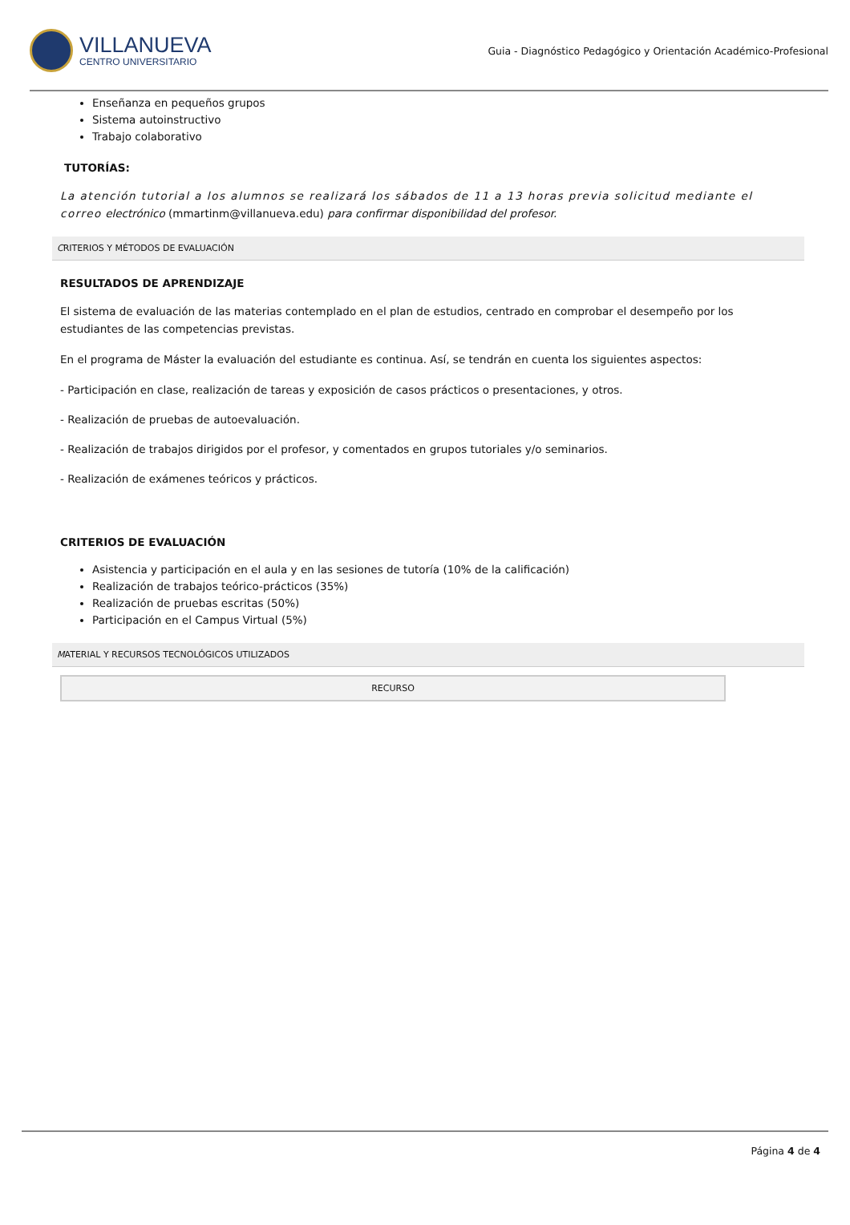VILLANUEVA
CENTRO UNIVERSITARIO
Guia - Diagnóstico Pedagógico y Orientación Académico-Profesional
Enseñanza en pequeños grupos
Sistema autoinstructivo
Trabajo colaborativo
TUTORÍAS:
La atención tutorial a los alumnos se realizará los sábados de 11 a 13 horas previa solicitud mediante el correo electrónico (mmartinm@villanueva.edu) para confirmar disponibilidad del profesor.
CRITERIOS Y MÉTODOS DE EVALUACIÓN
RESULTADOS DE APRENDIZAJE
El sistema de evaluación de las materias contemplado en el plan de estudios, centrado en comprobar el desempeño por los estudiantes de las competencias previstas.
En el programa de Máster la evaluación del estudiante es continua. Así, se tendrán en cuenta los siguientes aspectos:
- Participación en clase, realización de tareas y exposición de casos prácticos o presentaciones, y otros.
- Realización de pruebas de autoevaluación.
- Realización de trabajos dirigidos por el profesor, y comentados en grupos tutoriales y/o seminarios.
- Realización de exámenes teóricos y prácticos.
CRITERIOS DE EVALUACIÓN
Asistencia y participación en el aula y en las sesiones de tutoría (10% de la calificación)
Realización de trabajos teórico-prácticos (35%)
Realización de pruebas escritas (50%)
Participación en el Campus Virtual (5%)
MATERIAL Y RECURSOS TECNOLÓGICOS UTILIZADOS
| RECURSO |
| --- |
Página 4 de 4